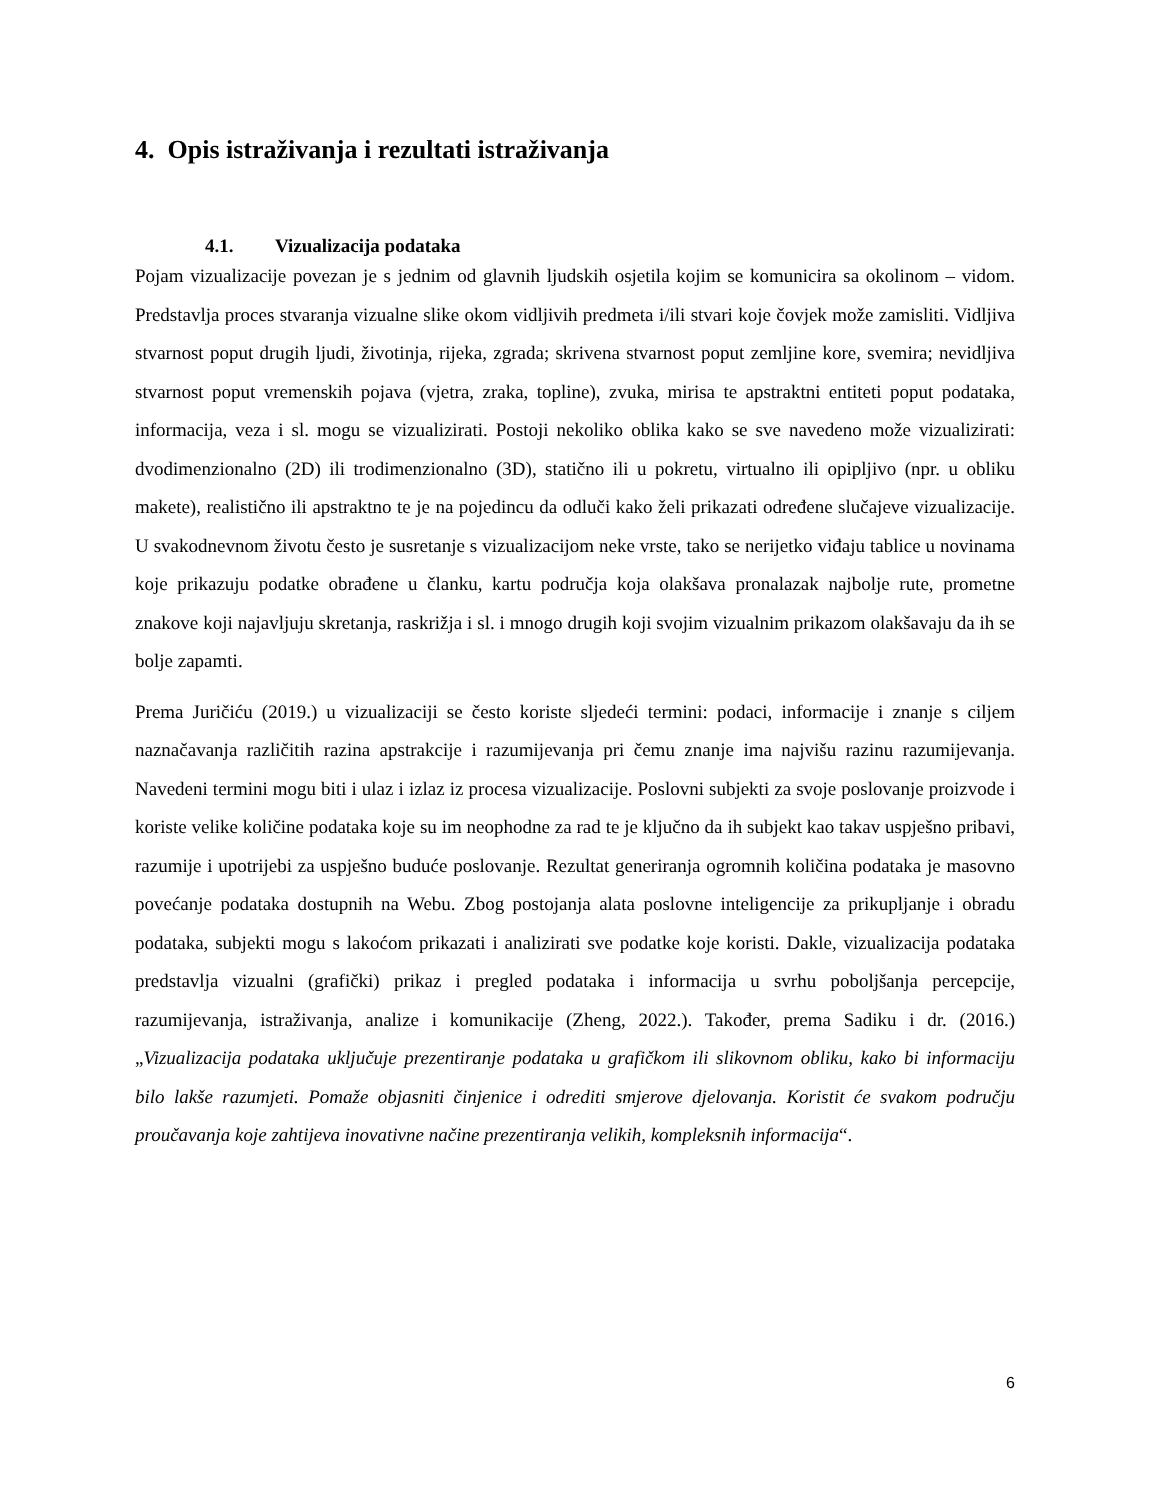4. Opis istraživanja i rezultati istraživanja
4.1. Vizualizacija podataka
Pojam vizualizacije povezan je s jednim od glavnih ljudskih osjetila kojim se komunicira sa okolinom – vidom. Predstavlja proces stvaranja vizualne slike okom vidljivih predmeta i/ili stvari koje čovjek može zamisliti. Vidljiva stvarnost poput drugih ljudi, životinja, rijeka, zgrada; skrivena stvarnost poput zemljine kore, svemira; nevidljiva stvarnost poput vremenskih pojava (vjetra, zraka, topline), zvuka, mirisa te apstraktni entiteti poput podataka, informacija, veza i sl. mogu se vizualizirati. Postoji nekoliko oblika kako se sve navedeno može vizualizirati: dvodimenzionalno (2D) ili trodimenzionalno (3D), statično ili u pokretu, virtualno ili opipljivo (npr. u obliku makete), realistično ili apstraktno te je na pojedincu da odluči kako želi prikazati određene slučajeve vizualizacije. U svakodnevnom životu često je susretanje s vizualizacijom neke vrste, tako se nerijetko viđaju tablice u novinama koje prikazuju podatke obrađene u članku, kartu područja koja olakšava pronalazak najbolje rute, prometne znakove koji najavljuju skretanja, raskrižja i sl. i mnogo drugih koji svojim vizualnim prikazom olakšavaju da ih se bolje zapamti.
Prema Juričiću (2019.) u vizualizaciji se često koriste sljedeći termini: podaci, informacije i znanje s ciljem naznačavanja različitih razina apstrakcije i razumijevanja pri čemu znanje ima najvišu razinu razumijevanja. Navedeni termini mogu biti i ulaz i izlaz iz procesa vizualizacije. Poslovni subjekti za svoje poslovanje proizvode i koriste velike količine podataka koje su im neophodne za rad te je ključno da ih subjekt kao takav uspješno pribavi, razumije i upotrijebi za uspješno buduće poslovanje. Rezultat generiranja ogromnih količina podataka je masovno povećanje podataka dostupnih na Webu. Zbog postojanja alata poslovne inteligencije za prikupljanje i obradu podataka, subjekti mogu s lakoćom prikazati i analizirati sve podatke koje koristi. Dakle, vizualizacija podataka predstavlja vizualni (grafički) prikaz i pregled podataka i informacija u svrhu poboljšanja percepcije, razumijevanja, istraživanja, analize i komunikacije (Zheng, 2022.). Također, prema Sadiku i dr. (2016.) „Vizualizacija podataka uključuje prezentiranje podataka u grafičkom ili slikovnom obliku, kako bi informaciju bilo lakše razumjeti. Pomaže objasniti činjenice i odrediti smjerove djelovanja. Koristit će svakom području proučavanja koje zahtijeva inovativne načine prezentiranja velikih, kompleksnih informacija“.
6